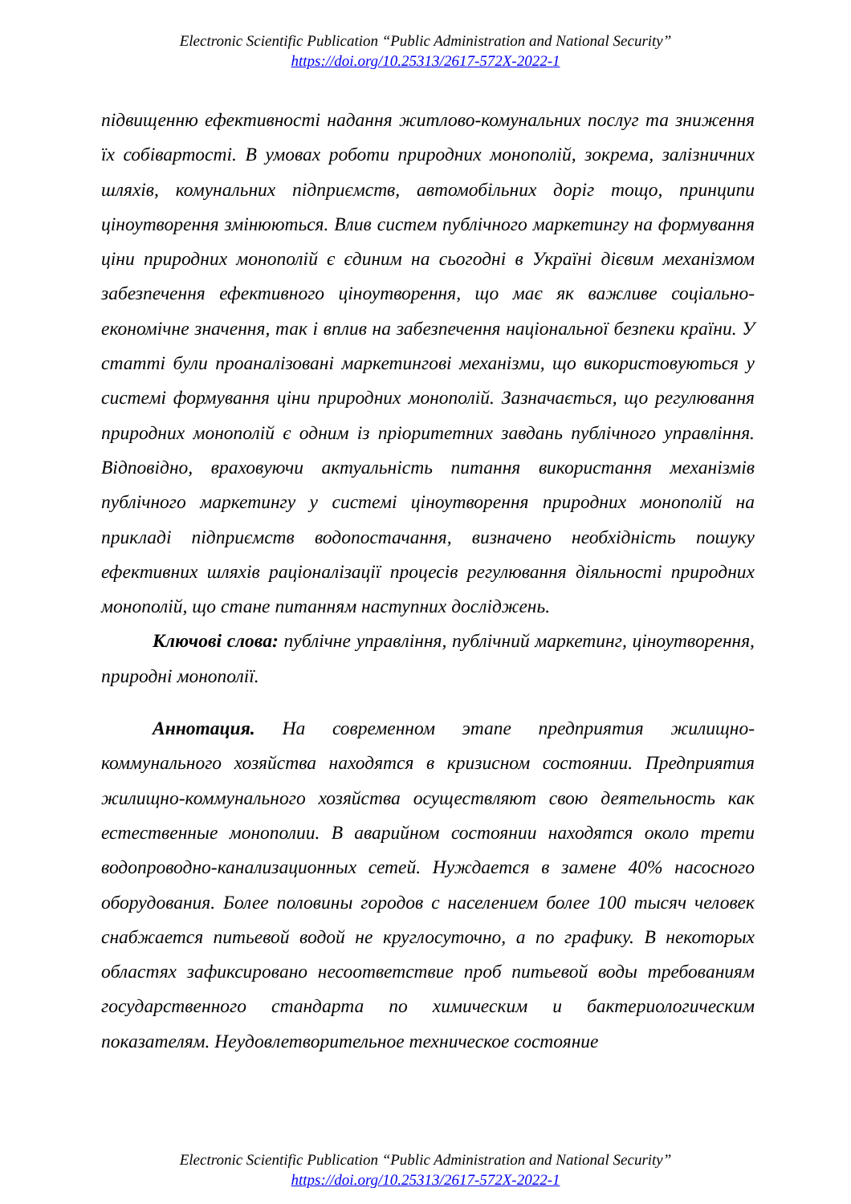Electronic Scientific Publication “Public Administration and National Security”
https://doi.org/10.25313/2617-572X-2022-1
підвищенню ефективності надання житлово-комунальних послуг та зниження їх собівартості. В умовах роботи природних монополій, зокрема, залізничних шляхів, комунальних підприємств, автомобільних доріг тощо, принципи ціноутворення змінюються. Влив систем публічного маркетингу на формування ціни природних монополій є єдиним на сьогодні в Україні дієвим механізмом забезпечення ефективного ціноутворення, що має як важливе соціально-економічне значення, так і вплив на забезпечення національної безпеки країни. У статті були проаналізовані маркетингові механізми, що використовуються у системі формування ціни природних монополій. Зазначається, що регулювання природних монополій є одним із пріоритетних завдань публічного управління. Відповідно, враховуючи актуальність питання використання механізмів публічного маркетингу у системі ціноутворення природних монополій на прикладі підприємств водопостачання, визначено необхідність пошуку ефективних шляхів раціоналізації процесів регулювання діяльності природних монополій, що стане питанням наступних досліджень.
Ключові слова: публічне управління, публічний маркетинг, ціноутворення, природні монополії.
Аннотация. На современном этапе предприятия жилищно-коммунального хозяйства находятся в кризисном состоянии. Предприятия жилищно-коммунального хозяйства осуществляют свою деятельность как естественные монополии. В аварийном состоянии находятся около трети водопроводно-канализационных сетей. Нуждается в замене 40% насосного оборудования. Более половины городов с населением более 100 тысяч человек снабжается питьевой водой не круглосуточно, а по графику. В некоторых областях зафиксировано несоответствие проб питьевой воды требованиям государственного стандарта по химическим и бактериологическим показателям. Неудовлетворительное техническое состояние
Electronic Scientific Publication “Public Administration and National Security”
https://doi.org/10.25313/2617-572X-2022-1